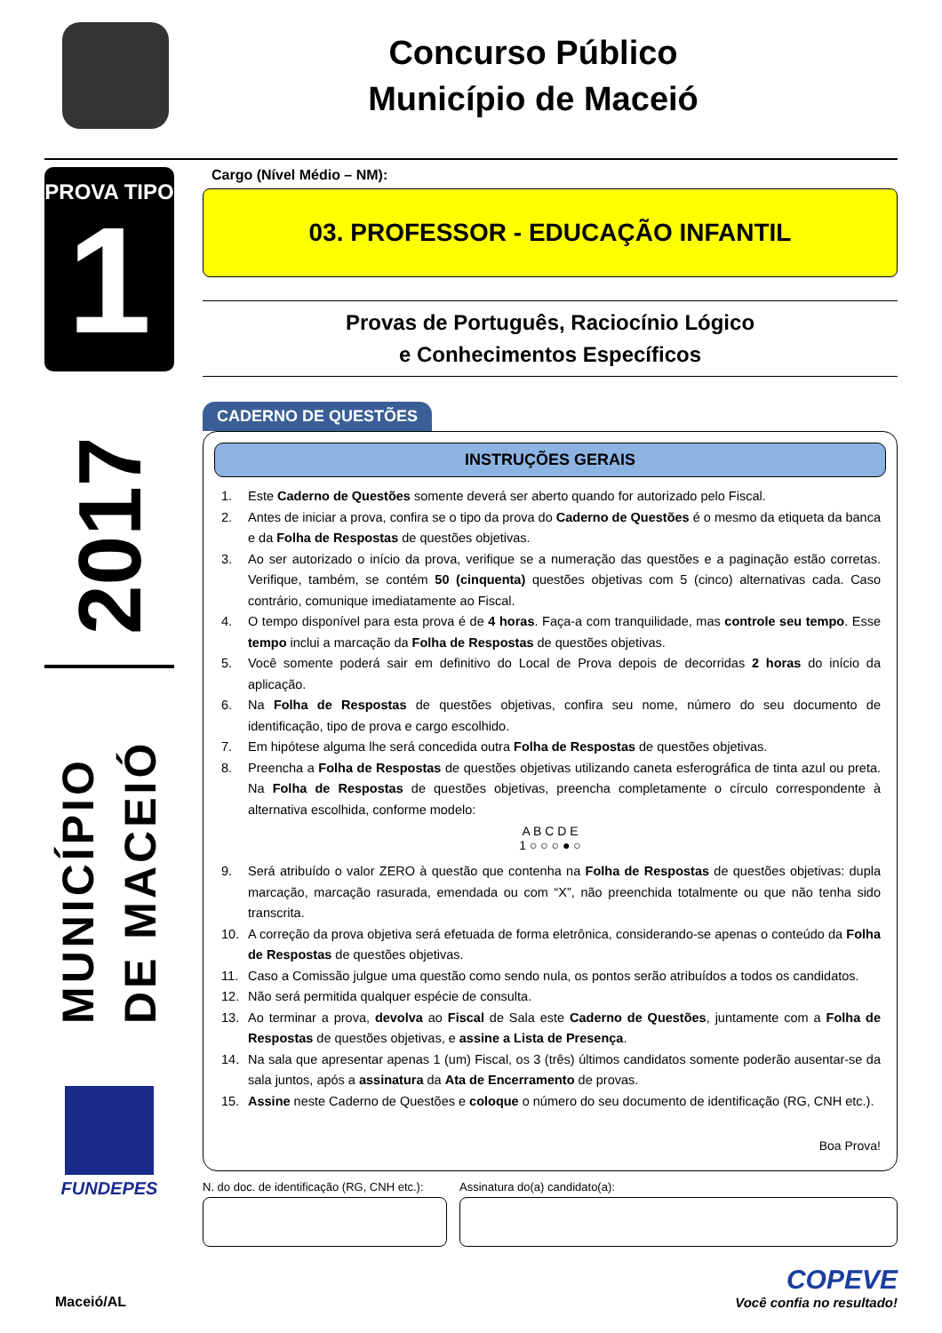Concurso Público
Município de Maceió
PROVA TIPO
1
2017
MUNICÍPIO DE MACEIÓ
FUNDEPES
Cargo (Nível Médio – NM):
03. PROFESSOR - EDUCAÇÃO INFANTIL
Provas de Português, Raciocínio Lógico
e Conhecimentos Específicos
CADERNO DE QUESTÕES
INSTRUÇÕES GERAIS
1. Este Caderno de Questões somente deverá ser aberto quando for autorizado pelo Fiscal.
2. Antes de iniciar a prova, confira se o tipo da prova do Caderno de Questões é o mesmo da etiqueta da banca e da Folha de Respostas de questões objetivas.
3. Ao ser autorizado o início da prova, verifique se a numeração das questões e a paginação estão corretas. Verifique, também, se contém 50 (cinquenta) questões objetivas com 5 (cinco) alternativas cada. Caso contrário, comunique imediatamente ao Fiscal.
4. O tempo disponível para esta prova é de 4 horas. Faça-a com tranquilidade, mas controle seu tempo. Esse tempo inclui a marcação da Folha de Respostas de questões objetivas.
5. Você somente poderá sair em definitivo do Local de Prova depois de decorridas 2 horas do início da aplicação.
6. Na Folha de Respostas de questões objetivas, confira seu nome, número do seu documento de identificação, tipo de prova e cargo escolhido.
7. Em hipótese alguma lhe será concedida outra Folha de Respostas de questões objetivas.
8. Preencha a Folha de Respostas de questões objetivas utilizando caneta esferográfica de tinta azul ou preta. Na Folha de Respostas de questões objetivas, preencha completamente o círculo correspondente à alternativa escolhida, conforme modelo:
A B C D E
1 ○ ○ ○ ● ○
9. Será atribuído o valor ZERO à questão que contenha na Folha de Respostas de questões objetivas: dupla marcação, marcação rasurada, emendada ou com “X”, não preenchida totalmente ou que não tenha sido transcrita.
10. A correção da prova objetiva será efetuada de forma eletrônica, considerando-se apenas o conteúdo da Folha de Respostas de questões objetivas.
11. Caso a Comissão julgue uma questão como sendo nula, os pontos serão atribuídos a todos os candidatos.
12. Não será permitida qualquer espécie de consulta.
13. Ao terminar a prova, devolva ao Fiscal de Sala este Caderno de Questões, juntamente com a Folha de Respostas de questões objetivas, e assine a Lista de Presença.
14. Na sala que apresentar apenas 1 (um) Fiscal, os 3 (três) últimos candidatos somente poderão ausentar-se da sala juntos, após a assinatura da Ata de Encerramento de provas.
15. Assine neste Caderno de Questões e coloque o número do seu documento de identificação (RG, CNH etc.).
Boa Prova!
N. do doc. de identificação (RG, CNH etc.):
Assinatura do(a) candidato(a):
Maceió/AL
COPEVE
Você confia no resultado!